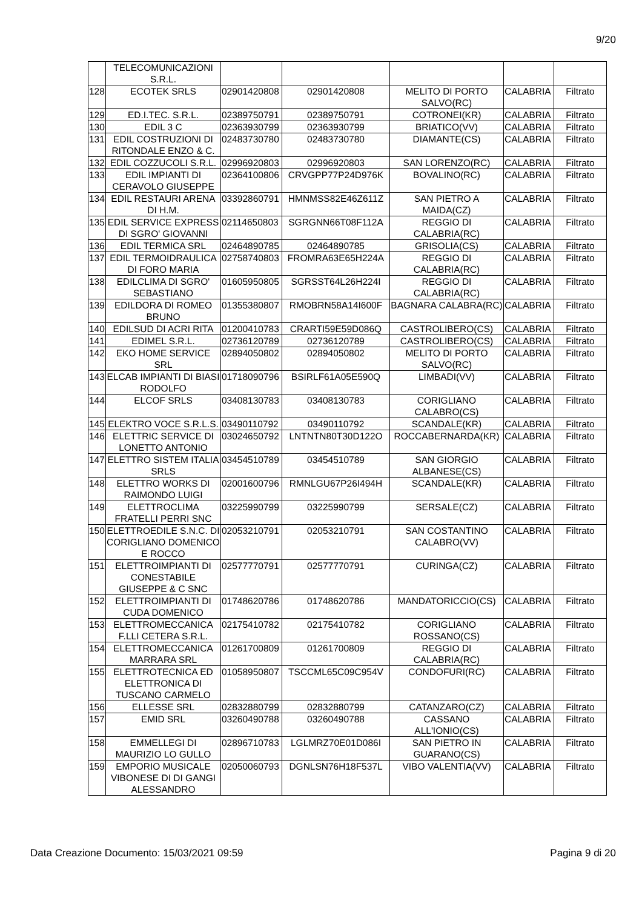9/20
| | TELECOMUNICAZIONI S.R.L. | | | | | |
| 128 | ECOTEK SRLS | 02901420808 | 02901420808 | MELITO DI PORTO SALVO(RC) | CALABRIA | Filtrato |
| 129 | ED.I.TEC. S.R.L. | 02389750791 | 02389750791 | COTRONEI(KR) | CALABRIA | Filtrato |
| 130 | EDIL 3 C | 02363930799 | 02363930799 | BRIATICO(VV) | CALABRIA | Filtrato |
| 131 | EDIL COSTRUZIONI DI RITONDALE ENZO & C. | 02483730780 | 02483730780 | DIAMANTE(CS) | CALABRIA | Filtrato |
| 132 | EDIL COZZUCOLI S.R.L. | 02996920803 | 02996920803 | SAN LORENZO(RC) | CALABRIA | Filtrato |
| 133 | EDIL IMPIANTI DI CERAVOLO GIUSEPPE | 02364100806 | CRVGPP77P24D976K | BOVALINO(RC) | CALABRIA | Filtrato |
| 134 | EDIL RESTAURI ARENA DI H.M. | 03392860791 | HMNMSS82E46Z611Z | SAN PIETRO A MAIDA(CZ) | CALABRIA | Filtrato |
| 135 | EDIL SERVICE EXPRESS DI SGRO' GIOVANNI | 02114650803 | SGRGNN66T08F112A | REGGIO DI CALABRIA(RC) | CALABRIA | Filtrato |
| 136 | EDIL TERMICA SRL | 02464890785 | 02464890785 | GRISOLIA(CS) | CALABRIA | Filtrato |
| 137 | EDIL TERMOIDRAULICA DI FORO MARIA | 02758740803 | FROMRA63E65H224A | REGGIO DI CALABRIA(RC) | CALABRIA | Filtrato |
| 138 | EDILCLIMA DI SGRO' SEBASTIANO | 01605950805 | SGRSST64L26H224I | REGGIO DI CALABRIA(RC) | CALABRIA | Filtrato |
| 139 | EDILDORA DI ROMEO BRUNO | 01355380807 | RMOBRN58A14I600F | BAGNARA CALABRA(RC) | CALABRIA | Filtrato |
| 140 | EDILSUD DI ACRI RITA | 01200410783 | CRARTI59E59D086Q | CASTROLIBERO(CS) | CALABRIA | Filtrato |
| 141 | EDIMEL S.R.L. | 02736120789 | 02736120789 | CASTROLIBERO(CS) | CALABRIA | Filtrato |
| 142 | EKO HOME SERVICE SRL | 02894050802 | 02894050802 | MELITO DI PORTO SALVO(RC) | CALABRIA | Filtrato |
| 143 | ELCAB IMPIANTI DI BIASI RODOLFO | 01718090796 | BSIRLF61A05E590Q | LIMBADI(VV) | CALABRIA | Filtrato |
| 144 | ELCOF SRLS | 03408130783 | 03408130783 | CORIGLIANO CALABRO(CS) | CALABRIA | Filtrato |
| 145 | ELEKTRO VOCE S.R.L.S. | 03490110792 | 03490110792 | SCANDALE(KR) | CALABRIA | Filtrato |
| 146 | ELETTRIC SERVICE DI LONETTO ANTONIO | 03024650792 | LNTNTN80T30D122O | ROCCABERNARDA(KR) | CALABRIA | Filtrato |
| 147 | ELETTRO SISTEM ITALIA SRLS | 03454510789 | 03454510789 | SAN GIORGIO ALBANESE(CS) | CALABRIA | Filtrato |
| 148 | ELETTRO WORKS DI RAIMONDO LUIGI | 02001600796 | RMNLGU67P26I494H | SCANDALE(KR) | CALABRIA | Filtrato |
| 149 | ELETTROCLIMA FRATELLI PERRI SNC | 03225990799 | 03225990799 | SERSALE(CZ) | CALABRIA | Filtrato |
| 150 | ELETTROEDILE S.N.C. DI CORIGLIANO DOMENICO E ROCCO | 02053210791 | 02053210791 | SAN COSTANTINO CALABRO(VV) | CALABRIA | Filtrato |
| 151 | ELETTROIMPIANTI DI CONESTABILE GIUSEPPE & C SNC | 02577770791 | 02577770791 | CURINGA(CZ) | CALABRIA | Filtrato |
| 152 | ELETTROIMPIANTI DI CUDA DOMENICO | 01748620786 | 01748620786 | MANDATORICCIO(CS) | CALABRIA | Filtrato |
| 153 | ELETTROMECCANICA F.LLI CETERA S.R.L. | 02175410782 | 02175410782 | CORIGLIANO ROSSANO(CS) | CALABRIA | Filtrato |
| 154 | ELETTROMECCANICA MARRARA SRL | 01261700809 | 01261700809 | REGGIO DI CALABRIA(RC) | CALABRIA | Filtrato |
| 155 | ELETTROTECNICA ED ELETTRONICA DI TUSCANO CARMELO | 01058950807 | TSCCML65C09C954V | CONDOFURI(RC) | CALABRIA | Filtrato |
| 156 | ELLESSE SRL | 02832880799 | 02832880799 | CATANZARO(CZ) | CALABRIA | Filtrato |
| 157 | EMID SRL | 03260490788 | 03260490788 | CASSANO ALL'IONIO(CS) | CALABRIA | Filtrato |
| 158 | EMMELLEGI DI MAURIZIO LO GULLO | 02896710783 | LGLMRZ70E01D086I | SAN PIETRO IN GUARANO(CS) | CALABRIA | Filtrato |
| 159 | EMPORIO MUSICALE VIBONESE DI DI GANGI ALESSANDRO | 02050060793 | DGNLSN76H18F537L | VIBO VALENTIA(VV) | CALABRIA | Filtrato |
Data Creazione Documento: 15/03/2021 09:59 Pagina 9 di 20